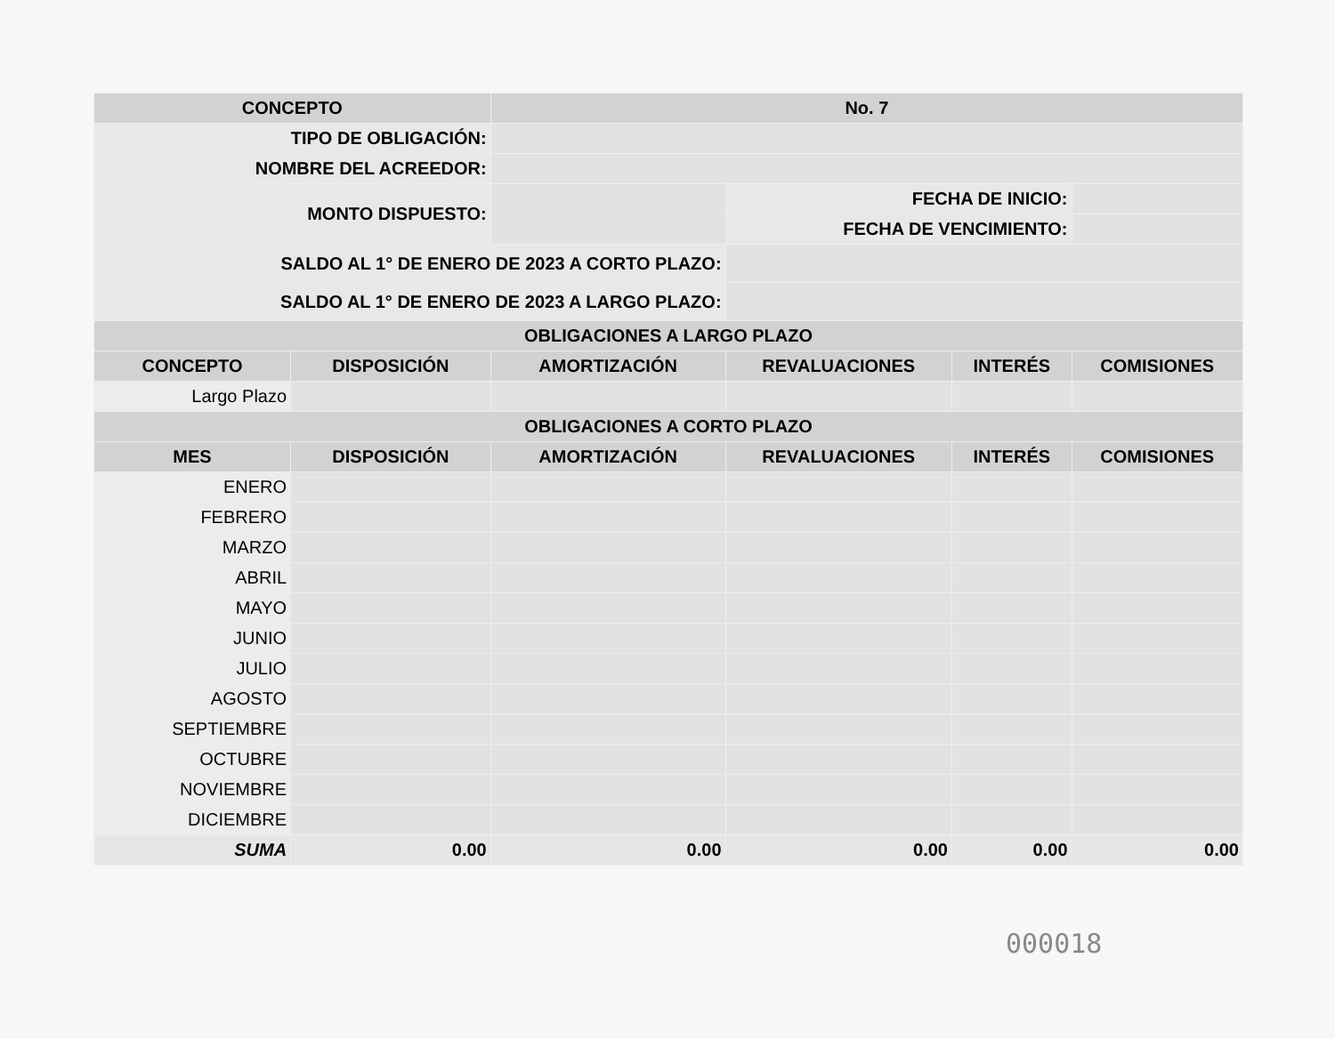| CONCEPTO | | No. 7 | | | | |
| TIPO DE OBLIGACIÓN: | | | | | | |
| NOMBRE DEL ACREEDOR: | | | | | | |
| MONTO DISPUESTO: | | | FECHA DE INICIO: | | | |
| | | | FECHA DE VENCIMIENTO: | | | |
| SALDO AL 1° DE ENERO DE 2023 A CORTO PLAZO: | | | | | | |
| SALDO AL 1° DE ENERO DE 2023 A LARGO PLAZO: | | | | | | |
| OBLIGACIONES A LARGO PLAZO | | | | | | |
| CONCEPTO | DISPOSICIÓN | AMORTIZACIÓN | REVALUACIONES | INTERÉS | COMISIONES | |
| Largo Plazo | | | | | | |
| OBLIGACIONES A CORTO PLAZO | | | | | | |
| MES | DISPOSICIÓN | AMORTIZACIÓN | REVALUACIONES | INTERÉS | COMISIONES | |
| ENERO | | | | | | |
| FEBRERO | | | | | | |
| MARZO | | | | | | |
| ABRIL | | | | | | |
| MAYO | | | | | | |
| JUNIO | | | | | | |
| JULIO | | | | | | |
| AGOSTO | | | | | | |
| SEPTIEMBRE | | | | | | |
| OCTUBRE | | | | | | |
| NOVIEMBRE | | | | | | |
| DICIEMBRE | | | | | | |
| SUMA | 0.00 | 0.00 | 0.00 | 0.00 | 0.00 | |
000018